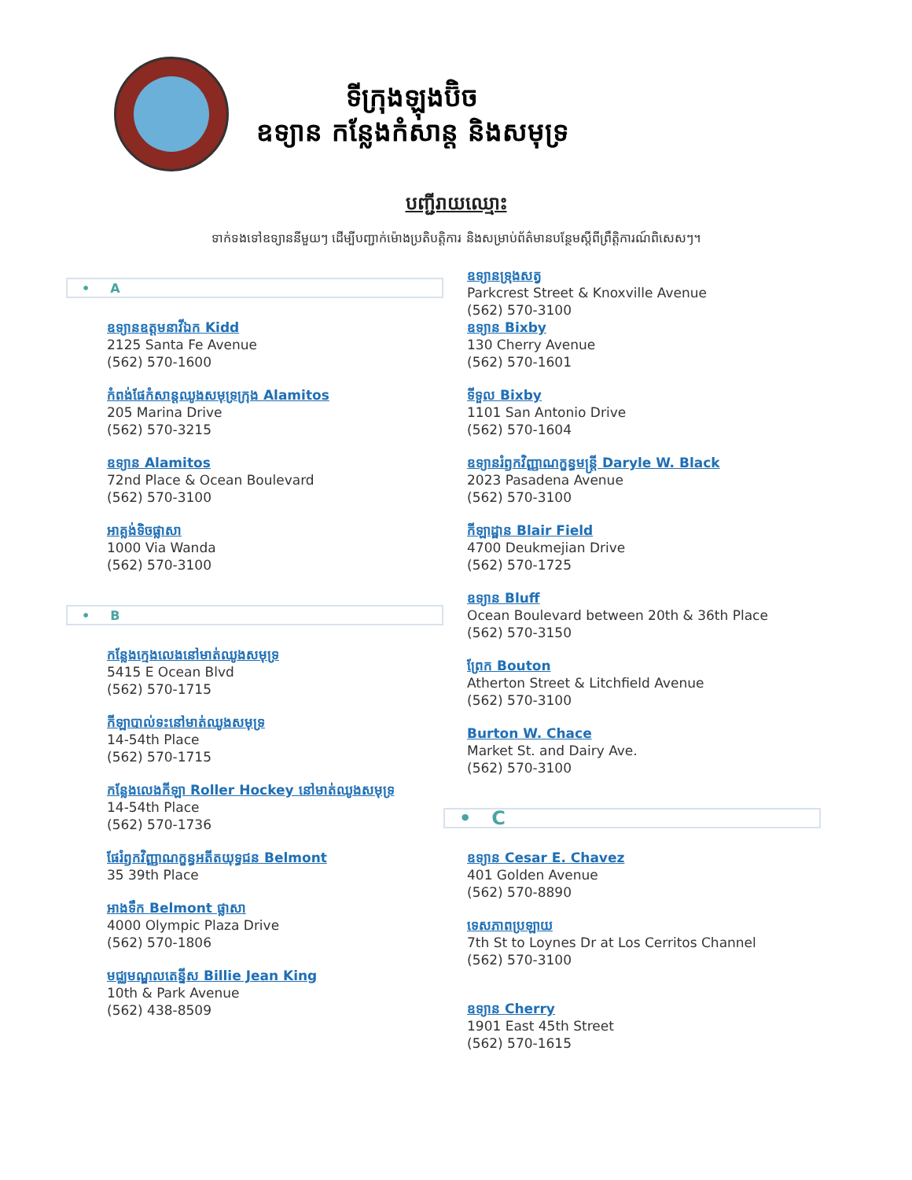ទីក្រុងឡុងប៊ិច
ឧទ្យាន កន្លែងកំសាន្ត និងសមុទ្រ
បញ្ជីរាយឈ្មោះ
ទាក់ទងទៅឧទ្យាននីមួយៗ ដើម្បីបញ្ជាក់ម៉ោងប្រតិបត្តិការ និងសម្រាប់ព័ត៌មានបន្ថែមស្តីពីព្រឹត្តិការណ៍ពិសេសៗ។
• A
ឧទ្យានឧត្តមនាវីឯក Kidd
2125 Santa Fe Avenue
(562) 570-1600
កំពង់ផែកំសាន្តឈូងសមុទ្រក្រុង Alamitos
205 Marina Drive
(562) 570-3215
ឧទ្យាន Alamitos
72nd Place & Ocean Boulevard
(562) 570-3100
អាគ្លង់ទិចផ្លាសា
1000 Via Wanda
(562) 570-3100
• B
កន្លែងក្មេងលេងនៅមាត់ឈូងសមុទ្រ
5415 E Ocean Blvd
(562) 570-1715
កីឡាបាល់ទះនៅមាត់ឈូងសមុទ្រ
14-54th Place
(562) 570-1715
កន្លែងលេងកីឡា Roller Hockey នៅមាត់ឈូងសមុទ្រ
14-54th Place
(562) 570-1736
ផែរំឭកវិញ្ញាណក្ខន្ធអតីតយុទ្ធជន Belmont
35 39th Place
អាងទឹក Belmont ផ្លាសា
4000 Olympic Plaza Drive
(562) 570-1806
មជ្ឈមណ្ឌលតេន្នីស Billie Jean King
10th & Park Avenue
(562) 438-8509
ឧទ្យានទ្រុងសត្វ
Parkcrest Street & Knoxville Avenue
(562) 570-3100
ឧទ្យាន Bixby
130 Cherry Avenue
(562) 570-1601
ទីទួល Bixby
1101 San Antonio Drive
(562) 570-1604
ឧទ្យានរំឭកវិញ្ញាណក្ខន្ធមន្ត្រី Daryle W. Black
2023 Pasadena Avenue
(562) 570-3100
កីឡាដ្ឋាន Blair Field
4700 Deukmejian Drive
(562) 570-1725
ឧទ្យាន Bluff
Ocean Boulevard between 20th & 36th Place
(562) 570-3150
ព្រែក Bouton
Atherton Street & Litchfield Avenue
(562) 570-3100
Burton W. Chace
Market St. and Dairy Ave.
(562) 570-3100
• C
ឧទ្យាន Cesar E. Chavez
401 Golden Avenue
(562) 570-8890
ទេសភាពប្រឡាយ
7th St to Loynes Dr at Los Cerritos Channel
(562) 570-3100
ឧទ្យាន Cherry
1901 East 45th Street
(562) 570-1615